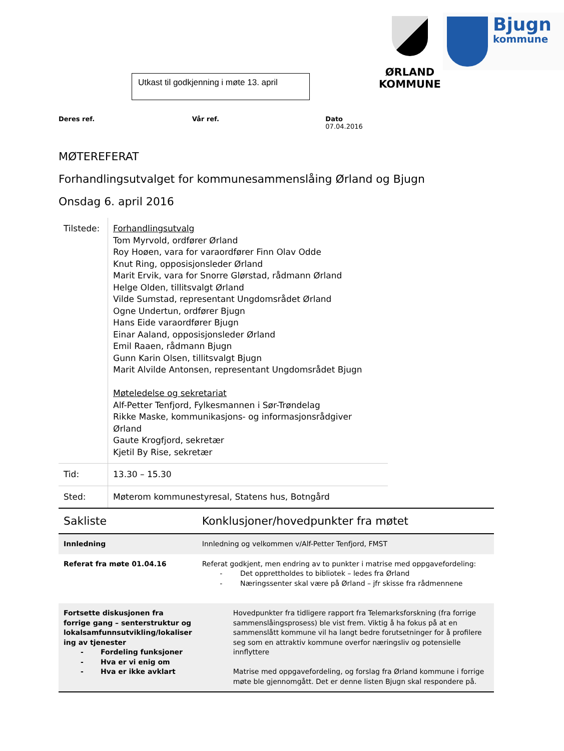Utkast til godkjenning i møte 13. april
ØRLAND
KOMMUNE
Bjugn
kommune
Deres ref. Vår ref. Dato
07.04.2016
MØTEREFERAT
Forhandlingsutvalget for kommunesammenslåing Ørland og Bjugn
Onsdag 6. april 2016
| Tilstede: | Forhandlingsutvalg Tom Myrvold, ordfører Ørland Roy Hoøen, vara for varaordfører Finn Olav Odde Knut Ring, opposisjonsleder Ørland Marit Ervik, vara for Snorre Glørstad, rådmann Ørland Helge Olden, tillitsvalgt Ørland Vilde Sumstad, representant Ungdomsrådet Ørland Ogne Undertun, ordfører Bjugn Hans Eide varaordfører Bjugn Einar Aaland, opposisjonsleder Ørland Emil Raaen, rådmann Bjugn Gunn Karin Olsen, tillitsvalgt Bjugn Marit Alvilde Antonsen, representant Ungdomsrådet Bjugn Møteledelse og sekretariat Alf-Petter Tenfjord, Fylkesmannen i Sør-Trøndelag Rikke Maske, kommunikasjons- og informasjonsrådgiver Ørland Gaute Krogfjord, sekretær Kjetil By Rise, sekretær |
| Tid: | 13.30 – 15.30 |
| Sted: | Møterom kommunestyresal, Statens hus, Botngård |
| Sakliste | Konklusjoner/hovedpunkter fra møtet |
| --- | --- |
| Innledning | Innledning og velkommen v/Alf-Petter Tenfjord, FMST |
| Referat fra møte 01.04.16 | Referat godkjent, men endring av to punkter i matrise med oppgavefordeling: - Det opprettholdes to bibliotek – ledes fra Ørland - Næringssenter skal være på Ørland – jfr skisse fra rådmennene |
| Fortsette diskusjonen fra forrige gang – senterstruktur og lokalsamfunnsutvikling/lokaliser ing av tjenester - Fordeling funksjoner - Hva er vi enig om - Hva er ikke avklart | Hovedpunkter fra tidligere rapport fra Telemarksforskning (fra forrige sammenslåingsprosess) ble vist frem. Viktig å ha fokus på at en sammenslått kommune vil ha langt bedre forutsetninger for å profilere seg som en attraktiv kommune overfor næringsliv og potensielle innflyttere Matrise med oppgavefordeling, og forslag fra Ørland kommune i forrige møte ble gjennomgått. Det er denne listen Bjugn skal respondere på. |